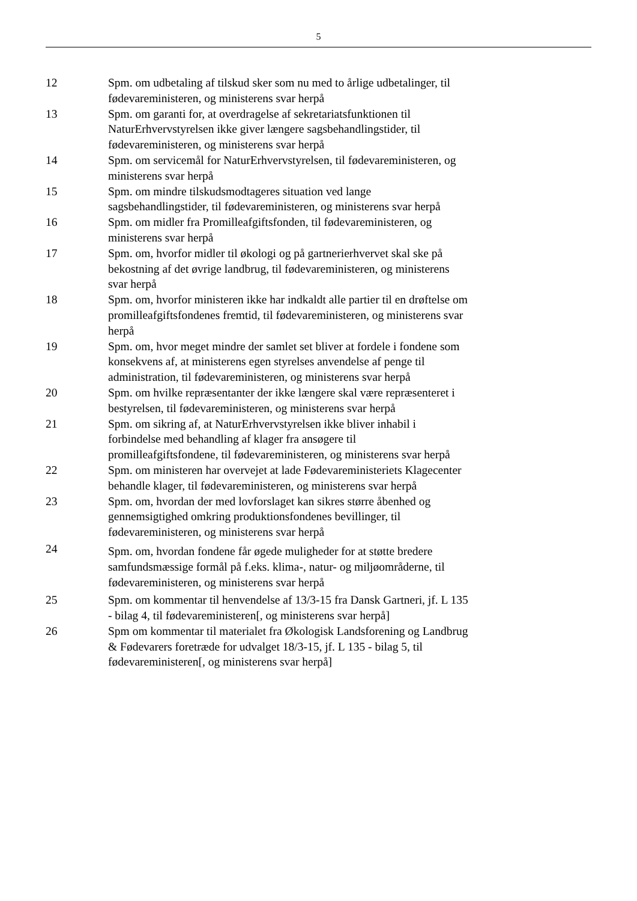5
| 12 | Spm. om udbetaling af tilskud sker som nu med to årlige udbetalinger, til fødevareministeren, og ministerens svar herpå |
| 13 | Spm. om garanti for, at overdragelse af sekretariatsfunktionen til NaturErhvervstyrelsen ikke giver længere sagsbehandlingstider, til fødevareministeren, og ministerens svar herpå |
| 14 | Spm. om servicemål for NaturErhvervstyrelsen, til fødevareministeren, og ministerens svar herpå |
| 15 | Spm. om mindre tilskudsmodtageres situation ved lange sagsbehandlingstider, til fødevareministeren, og ministerens svar herpå |
| 16 | Spm. om midler fra Promilleafgiftsfonden, til fødevareministeren, og ministerens svar herpå |
| 17 | Spm. om, hvorfor midler til økologi og på gartnerierhvervet skal ske på bekostning af det øvrige landbrug, til fødevareministeren, og ministerens svar herpå |
| 18 | Spm. om, hvorfor ministeren ikke har indkaldt alle partier til en drøftelse om promilleafgiftsfondenes fremtid, til fødevareministeren, og ministerens svar herpå |
| 19 | Spm. om, hvor meget mindre der samlet set bliver at fordele i fondene som konsekvens af, at ministerens egen styrelses anvendelse af penge til administration, til fødevareministeren, og ministerens svar herpå |
| 20 | Spm. om hvilke repræsentanter der ikke længere skal være repræsenteret i bestyrelsen, til fødevareministeren, og ministerens svar herpå |
| 21 | Spm. om sikring af, at NaturErhvervstyrelsen ikke bliver inhabil i forbindelse med behandling af klager fra ansøgere til promilleafgiftsfondene, til fødevareministeren, og ministerens svar herpå |
| 22 | Spm. om ministeren har overvejet at lade Fødevareministeriets Klagecenter behandle klager, til fødevareministeren, og ministerens svar herpå |
| 23 | Spm. om, hvordan der med lovforslaget kan sikres større åbenhed og gennemsigtighed omkring produktionsfondenes bevillinger, til fødevareministeren, og ministerens svar herpå |
| 24 | Spm. om, hvordan fondene får øgede muligheder for at støtte bredere samfundsmæssige formål på f.eks. klima-, natur- og miljøområderne, til fødevareministeren, og ministerens svar herpå |
| 25 | Spm. om kommentar til henvendelse af 13/3-15 fra Dansk Gartneri, jf. L 135 - bilag 4, til fødevareministeren[, og ministerens svar herpå] |
| 26 | Spm om kommentar til materialet fra Økologisk Landsforening og Landbrug & Fødevarers foretræde for udvalget 18/3-15, jf. L 135 - bilag 5, til fødevareministeren[, og ministerens svar herpå] |